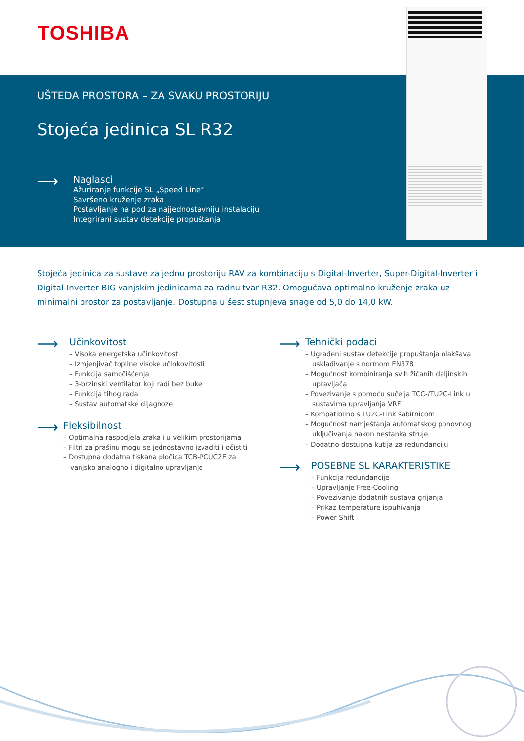TOSHIBA
UŠTEDA PROSTORA – ZA SVAKU PROSTORIJU
Stojeća jedinica SL R32
⟶
Naglasci
Ažuriranje funkcije SL „Speed Line”
Savršeno kruženje zraka
Postavljanje na pod za najjednostavniju instalaciju
Integrirani sustav detekcije propuštanja
Stojeća jedinica za sustave za jednu prostoriju RAV za kombinaciju s Digital-Inverter, Super-Digital-Inverter i Digital-Inverter BIG vanjskim jedinicama za radnu tvar R32. Omogućava optimalno kruženje zraka uz minimalni prostor za postavljanje. Dostupna u šest stupnjeva snage od 5,0 do 14,0 kW.
⟶
Učinkovitost
– Visoka energetska učinkovitost
– Izmjenjivač topline visoke učinkovitosti
– Funkcija samočišćenja
– 3-brzinski ventilator koji radi bez buke
– Funkcija tihog rada
– Sustav automatske dijagnoze
⟶
Fleksibilnost
– Optimalna raspodjela zraka i u velikim prostorijama
– Filtri za prašinu mogu se jednostavno izvaditi i očistiti
– Dostupna dodatna tiskana pločica TCB-PCUC2E za vanjsko analogno i digitalno upravljanje
⟶
Tehnički podaci
– Ugrađeni sustav detekcije propuštanja olakšava usklađivanje s normom EN378
– Mogućnost kombiniranja svih žičanih daljinskih upravljača
– Povezivanje s pomoću sučelja TCC-/TU2C-Link u sustavima upravljanja VRF
– Kompatibilno s TU2C-Link sabirnicom
– Mogućnost namještanja automatskog ponovnog uključivanja nakon nestanka struje
– Dodatno dostupna kutija za redundanciju
⟶
POSEBNE SL KARAKTERISTIKE
– Funkcija redundancije
– Upravljanje Free-Cooling
– Povezivanje dodatnih sustava grijanja
– Prikaz temperature ispuhivanja
– Power Shift